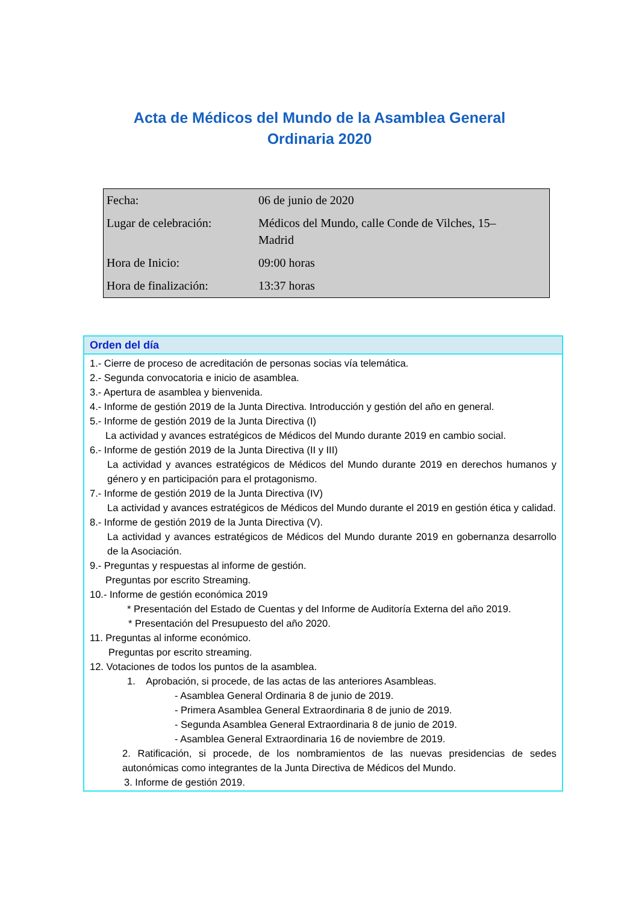Acta de Médicos del Mundo de la Asamblea General
Ordinaria 2020
| Fecha: | 06 de junio de 2020 |
| Lugar de celebración: | Médicos del Mundo, calle Conde de Vilches, 15– Madrid |
| Hora de Inicio: | 09:00 horas |
| Hora de finalización: | 13:37 horas |
Orden del día
1.- Cierre de proceso de acreditación de personas socias vía telemática.
2.- Segunda convocatoria e inicio de asamblea.
3.- Apertura de asamblea y bienvenida.
4.- Informe de gestión 2019 de la Junta Directiva. Introducción y gestión del año en general.
5.- Informe de gestión 2019 de la Junta Directiva (I)
La actividad y avances estratégicos de Médicos del Mundo durante 2019 en cambio social.
6.- Informe de gestión 2019 de la Junta Directiva (II y III)
La actividad y avances estratégicos de Médicos del Mundo durante 2019 en derechos humanos y género y en participación para el protagonismo.
7.- Informe de gestión 2019 de la Junta Directiva (IV)
La actividad y avances estratégicos de Médicos del Mundo durante el 2019 en gestión ética y calidad.
8.- Informe de gestión 2019 de la Junta Directiva (V).
La actividad y avances estratégicos de Médicos del Mundo durante 2019 en gobernanza desarrollo de la Asociación.
9.- Preguntas y respuestas al informe de gestión.
Preguntas por escrito Streaming.
10.- Informe de gestión económica 2019
* Presentación del Estado de Cuentas y del Informe de Auditoría Externa del año 2019.
* Presentación del Presupuesto del año 2020.
11. Preguntas al informe económico.
Preguntas por escrito streaming.
12. Votaciones de todos los puntos de la asamblea.
1. Aprobación, si procede, de las actas de las anteriores Asambleas.
- Asamblea General Ordinaria 8 de junio de 2019.
- Primera Asamblea General Extraordinaria 8 de junio de 2019.
- Segunda Asamblea General Extraordinaria 8 de junio de 2019.
- Asamblea General Extraordinaria 16 de noviembre de 2019.
2. Ratificación, si procede, de los nombramientos de las nuevas presidencias de sedes autonómicas como integrantes de la Junta Directiva de Médicos del Mundo.
3. Informe de gestión 2019.